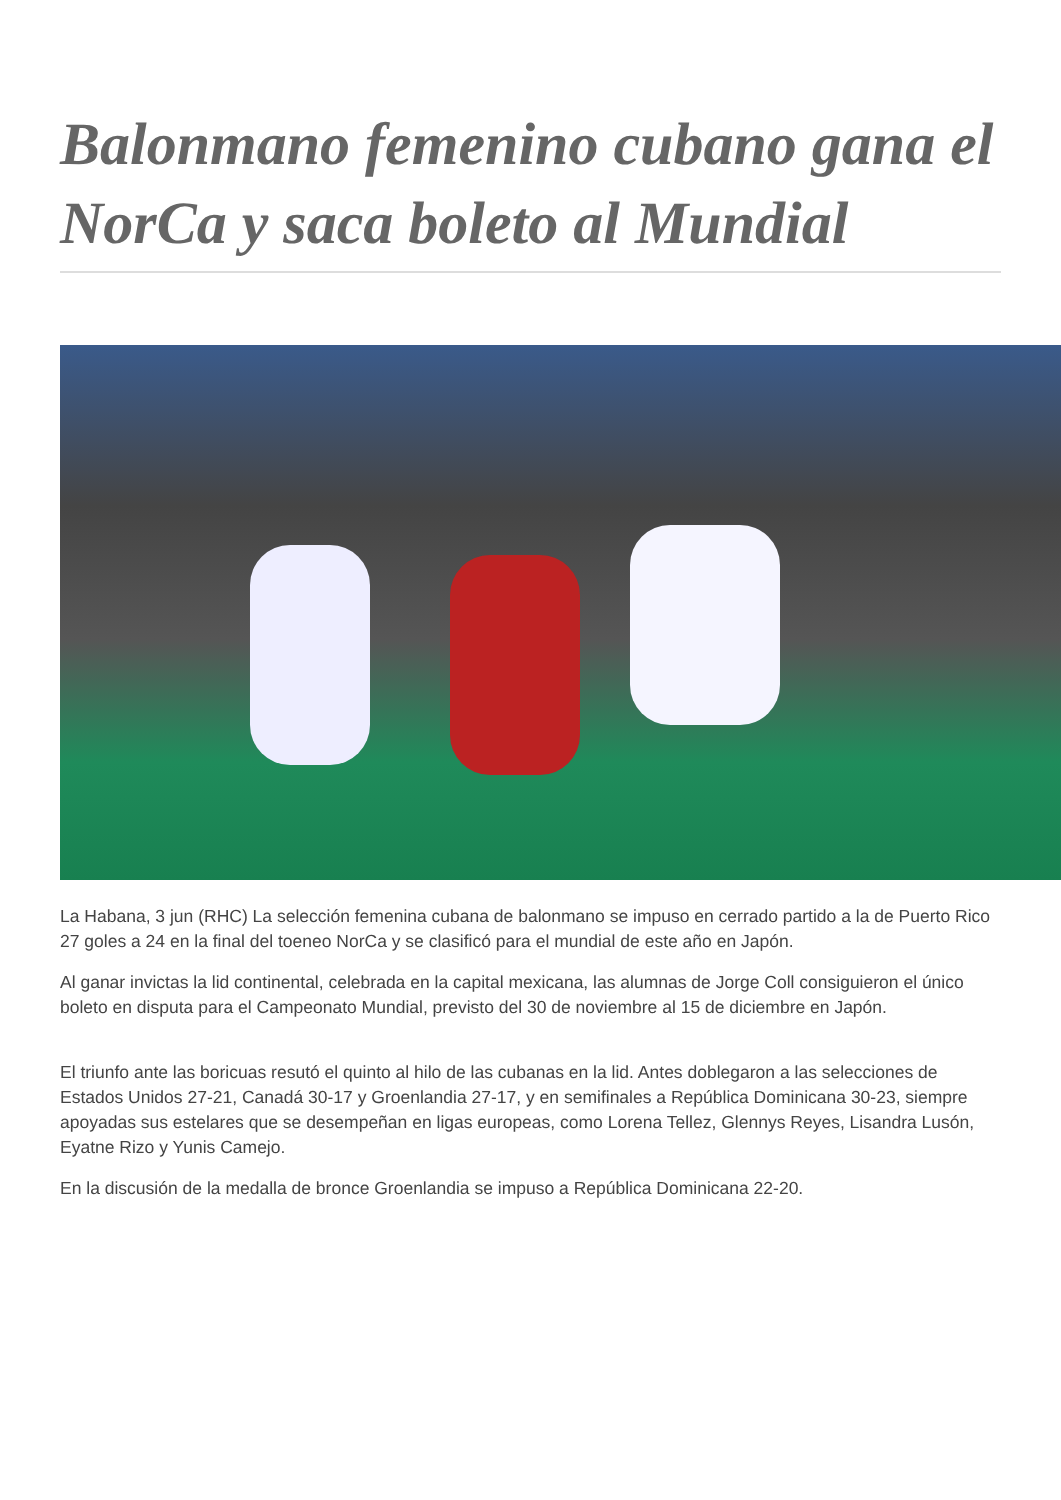Balonmano femenino cubano gana el NorCa y saca boleto al Mundial
La Habana, 3 jun (RHC) La selección femenina cubana de balonmano se impuso en cerrado partido a la de Puerto Rico 27 goles a 24 en la final del toeneo NorCa y se clasificó para el mundial de este año en Japón.
Al ganar invictas la lid continental, celebrada en la capital mexicana, las alumnas de Jorge Coll consiguieron el único boleto en disputa para el Campeonato Mundial, previsto del 30 de noviembre al 15 de diciembre en Japón.
El triunfo ante las boricuas resutó el quinto al hilo de las cubanas en la lid. Antes doblegaron a las selecciones de Estados Unidos 27-21, Canadá 30-17 y Groenlandia 27-17, y en semifinales a República Dominicana 30-23, siempre apoyadas sus estelares que se desempeñan en ligas europeas, como Lorena Tellez, Glennys Reyes, Lisandra Lusón, Eyatne Rizo y Yunis Camejo.
En la discusión de la medalla de bronce Groenlandia se impuso a República Dominicana 22-20.